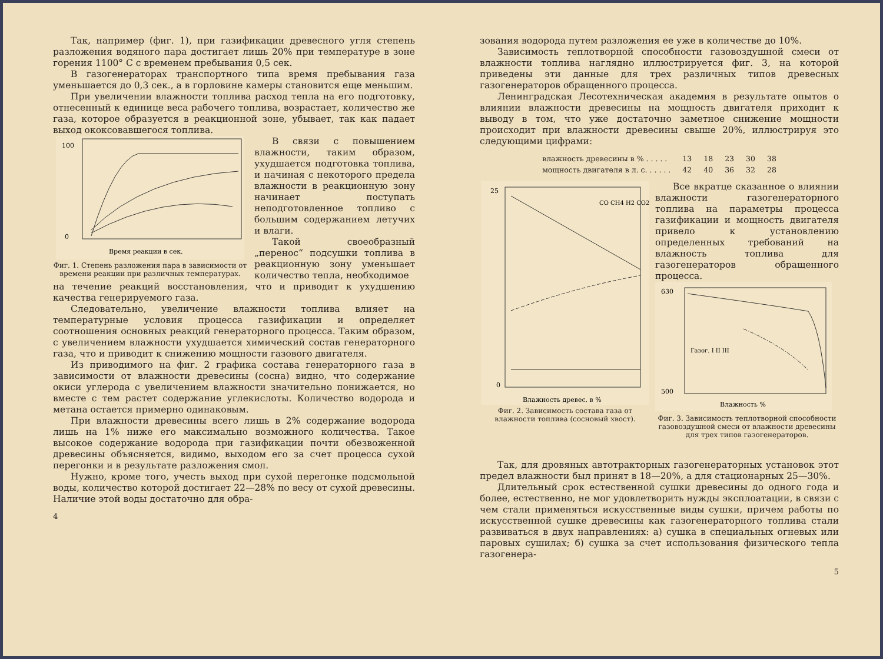Так, например (фиг. 1), при газификации древесного угля степень разложения водяного пара достигает лишь 20% при температуре в зоне горения 1100° С с временем пребывания 0,5 сек.
В газогенераторах транспортного типа время пребывания газа уменьшается до 0,3 сек., а в горловине камеры становится еще меньшим.
При увеличении влажности топлива расход тепла на его подготовку, отнесенный к единице веса рабочего топлива, возрастает, количество же газа, которое образуется в реакционной зоне, убывает, так как падает выход ококсовавшегося топлива.
100
0
Время реакции в сек.
Фиг. 1. Степень разложения пара в зависимости от времени реакции при различных температурах.
В связи с повышением влажности, таким образом, ухудшается подготовка топлива, и начиная с некоторого предела влажности в реакционную зону начинает поступать неподготовленное топливо с большим содержанием летучих и влаги.
Такой своеобразный „перенос“ подсушки топлива в реакционную зону уменьшает количество тепла, необходимое
на течение реакций восстановления, что и приводит к ухудшению качества генерируемого газа.
Следовательно, увеличение влажности топлива влияет на температурные условия процесса газификации и определяет соотношения основных реакций генераторного процесса. Таким образом, с увеличением влажности ухудшается химический состав генераторного газа, что и приводит к снижению мощности газового двигателя.
Из приводимого на фиг. 2 графика состава генераторного газа в зависимости от влажности древесины (сосна) видно, что содержание окиси углерода с увеличением влажности значительно понижается, но вместе с тем растет содержание углекислоты. Количество водорода и метана остается примерно одинаковым.
При влажности древесины всего лишь в 2% содержание водорода лишь на 1% ниже его максимально возможного количества. Такое высокое содержание водорода при газификации почти обезвоженной древесины объясняется, видимо, выходом его за счет процесса сухой перегонки и в результате разложения смол.
Нужно, кроме того, учесть выход при сухой перегонке подсмольной воды, количество которой достигает 22—28% по весу от сухой древесины. Наличие этой воды достаточно для обра-
4
зования водорода путем разложения ее уже в количестве до 10%.
Зависимость теплотворной способности газовоздушной смеси от влажности топлива наглядно иллюстрируется фиг. 3, на которой приведены эти данные для трех различных типов древесных газогенераторов обращенного процесса.
Ленинградская Лесотехническая академия в результате опытов о влиянии влажности древесины на мощность двигателя приходит к выводу в том, что уже достаточно заметное снижение мощности происходит при влажности древесины свыше 20%, иллюстрируя это следующими цифрами:
| влажность древесины в % . . . . . | 13 | 18 | 23 | 30 | 38 |
| мощность двигателя в л. с. . . . . . | 42 | 40 | 36 | 32 | 28 |
25
0
Влажность древес. в %
CO CH4 H2 CO2
Фиг. 2. Зависимость состава газа от влажности топлива (сосновый хвост).
Все вкратце сказанное о влиянии влажности газогенераторного топлива на параметры процесса газификации и мощность двигателя привело к установлению определенных требований на влажность топлива для газогенераторов обращенного процесса.
630
500
Газог. I II III
Влажность %
Фиг. 3. Зависимость теплотворной способности газовоздушной смеси от влажности древесины для трех типов газогенераторов.
Так, для дровяных автотракторных газогенераторных установок этот предел влажности был принят в 18—20%, а для стационарных 25—30%.
Длительный срок естественной сушки древесины до одного года и более, естественно, не мог удовлетворить нужды эксплоатации, в связи с чем стали применяться искусственные виды сушки, причем работы по искусственной сушке древесины как газогенераторного топлива стали развиваться в двух направлениях: а) сушка в специальных огневых или паровых сушилах; б) сушка за счет использования физического тепла газогенера-
5